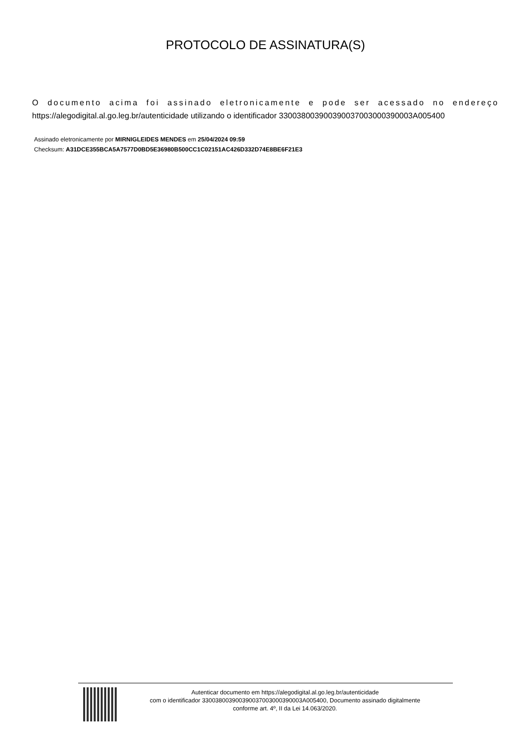PROTOCOLO DE ASSINATURA(S)
O documento acima foi assinado eletronicamente e pode ser acessado no endereço
https://alegodigital.al.go.leg.br/autenticidade utilizando o identificador 330038003900390037003000390003A005400
Assinado eletronicamente por MIRNIGLEIDES MENDES em 25/04/2024 09:59
Checksum: A31DCE355BCA5A7577D0BD5E36980B500CC1C02151AC426D332D74E8BE6F21E3
Autenticar documento em https://alegodigital.al.go.leg.br/autenticidade
com o identificador 330038003900390037003000390003A005400, Documento assinado digitalmente
conforme art. 4º, II da Lei 14.063/2020.